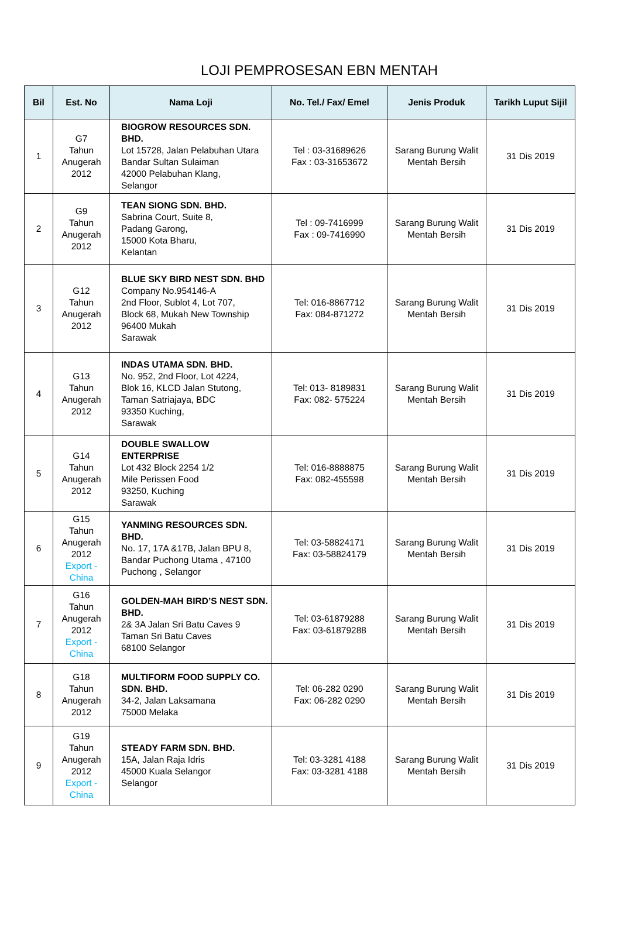LOJI PEMPROSESAN EBN MENTAH
| Bil | Est. No | Nama Loji | No. Tel./ Fax/ Emel | Jenis Produk | Tarikh Luput Sijil |
| --- | --- | --- | --- | --- | --- |
| 1 | G7 Tahun Anugerah 2012 | BIOGROW RESOURCES SDN. BHD. Lot 15728, Jalan Pelabuhan Utara Bandar Sultan Sulaiman 42000 Pelabuhan Klang, Selangor | Tel : 03-31689626 Fax : 03-31653672 | Sarang Burung Walit Mentah Bersih | 31 Dis 2019 |
| 2 | G9 Tahun Anugerah 2012 | TEAN SIONG SDN. BHD. Sabrina Court, Suite 8, Padang Garong, 15000 Kota Bharu, Kelantan | Tel : 09-7416999 Fax : 09-7416990 | Sarang Burung Walit Mentah Bersih | 31 Dis 2019 |
| 3 | G12 Tahun Anugerah 2012 | BLUE SKY BIRD NEST SDN. BHD Company No.954146-A 2nd Floor, Sublot 4, Lot 707, Block 68, Mukah New Township 96400 Mukah Sarawak | Tel: 016-8867712 Fax: 084-871272 | Sarang Burung Walit Mentah Bersih | 31 Dis 2019 |
| 4 | G13 Tahun Anugerah 2012 | INDAS UTAMA SDN. BHD. No. 952, 2nd Floor, Lot 4224, Blok 16, KLCD Jalan Stutong, Taman Satriajaya, BDC 93350 Kuching, Sarawak | Tel: 013- 8189831 Fax: 082- 575224 | Sarang Burung Walit Mentah Bersih | 31 Dis 2019 |
| 5 | G14 Tahun Anugerah 2012 | DOUBLE SWALLOW ENTERPRISE Lot 432 Block 2254 1/2 Mile Perissen Food 93250, Kuching Sarawak | Tel: 016-8888875 Fax: 082-455598 | Sarang Burung Walit Mentah Bersih | 31 Dis 2019 |
| 6 | G15 Tahun Anugerah 2012 Export - China | YANMING RESOURCES SDN. BHD. No. 17, 17A &17B, Jalan BPU 8, Bandar Puchong Utama , 47100 Puchong , Selangor | Tel: 03-58824171 Fax: 03-58824179 | Sarang Burung Walit Mentah Bersih | 31 Dis 2019 |
| 7 | G16 Tahun Anugerah 2012 Export - China | GOLDEN-MAH BIRD’S NEST SDN. BHD. 2& 3A Jalan Sri Batu Caves 9 Taman Sri Batu Caves 68100 Selangor | Tel: 03-61879288 Fax: 03-61879288 | Sarang Burung Walit Mentah Bersih | 31 Dis 2019 |
| 8 | G18 Tahun Anugerah 2012 | MULTIFORM FOOD SUPPLY CO. SDN. BHD. 34-2, Jalan Laksamana 75000 Melaka | Tel: 06-282 0290 Fax: 06-282 0290 | Sarang Burung Walit Mentah Bersih | 31 Dis 2019 |
| 9 | G19 Tahun Anugerah 2012 Export - China | STEADY FARM SDN. BHD. 15A, Jalan Raja Idris 45000 Kuala Selangor Selangor | Tel: 03-3281 4188 Fax: 03-3281 4188 | Sarang Burung Walit Mentah Bersih | 31 Dis 2019 |